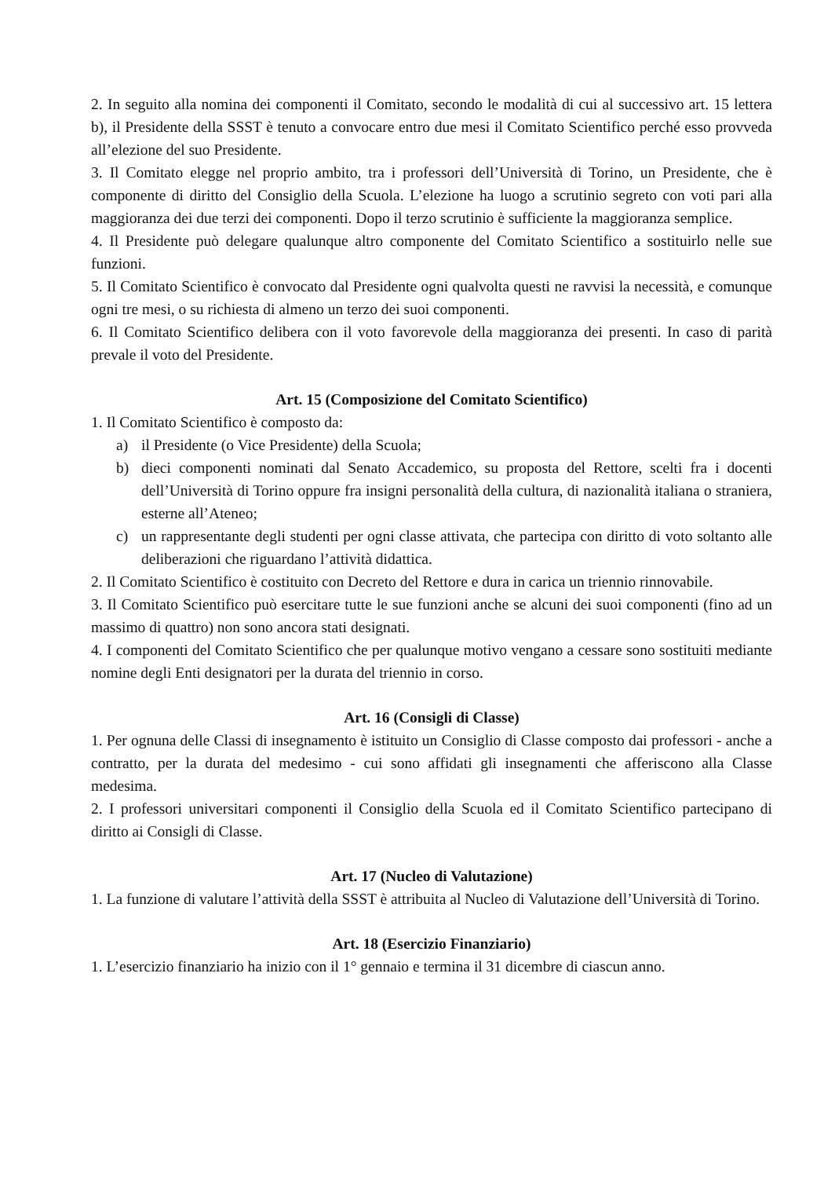2. In seguito alla nomina dei componenti il Comitato, secondo le modalità di cui al successivo art. 15 lettera b), il Presidente della SSST è tenuto a convocare entro due mesi il Comitato Scientifico perché esso provveda all’elezione del suo Presidente.
3. Il Comitato elegge nel proprio ambito, tra i professori dell’Università di Torino, un Presidente, che è componente di diritto del Consiglio della Scuola. L’elezione ha luogo a scrutinio segreto con voti pari alla maggioranza dei due terzi dei componenti. Dopo il terzo scrutinio è sufficiente la maggioranza semplice.
4. Il Presidente può delegare qualunque altro componente del Comitato Scientifico a sostituirlo nelle sue funzioni.
5. Il Comitato Scientifico è convocato dal Presidente ogni qualvolta questi ne ravvisi la necessità, e comunque ogni tre mesi, o su richiesta di almeno un terzo dei suoi componenti.
6. Il Comitato Scientifico delibera con il voto favorevole della maggioranza dei presenti. In caso di parità prevale il voto del Presidente.
Art. 15 (Composizione del Comitato Scientifico)
1. Il Comitato Scientifico è composto da:
a) il Presidente (o Vice Presidente) della Scuola;
b) dieci componenti nominati dal Senato Accademico, su proposta del Rettore, scelti fra i docenti dell’Università di Torino oppure fra insigni personalità della cultura, di nazionalità italiana o straniera, esterne all’Ateneo;
c) un rappresentante degli studenti per ogni classe attivata, che partecipa con diritto di voto soltanto alle deliberazioni che riguardano l’attività didattica.
2. Il Comitato Scientifico è costituito con Decreto del Rettore e dura in carica un triennio rinnovabile.
3. Il Comitato Scientifico può esercitare tutte le sue funzioni anche se alcuni dei suoi componenti (fino ad un massimo di quattro) non sono ancora stati designati.
4. I componenti del Comitato Scientifico che per qualunque motivo vengano a cessare sono sostituiti mediante nomine degli Enti designatori per la durata del triennio in corso.
Art. 16 (Consigli di Classe)
1. Per ognuna delle Classi di insegnamento è istituito un Consiglio di Classe composto dai professori - anche a contratto, per la durata del medesimo - cui sono affidati gli insegnamenti che afferiscono alla Classe medesima.
2. I professori universitari componenti il Consiglio della Scuola ed il Comitato Scientifico partecipano di diritto ai Consigli di Classe.
Art. 17 (Nucleo di Valutazione)
1. La funzione di valutare l’attività della SSST è attribuita al Nucleo di Valutazione dell’Università di Torino.
Art. 18 (Esercizio Finanziario)
1. L’esercizio finanziario ha inizio con il 1° gennaio e termina il 31 dicembre di ciascun anno.